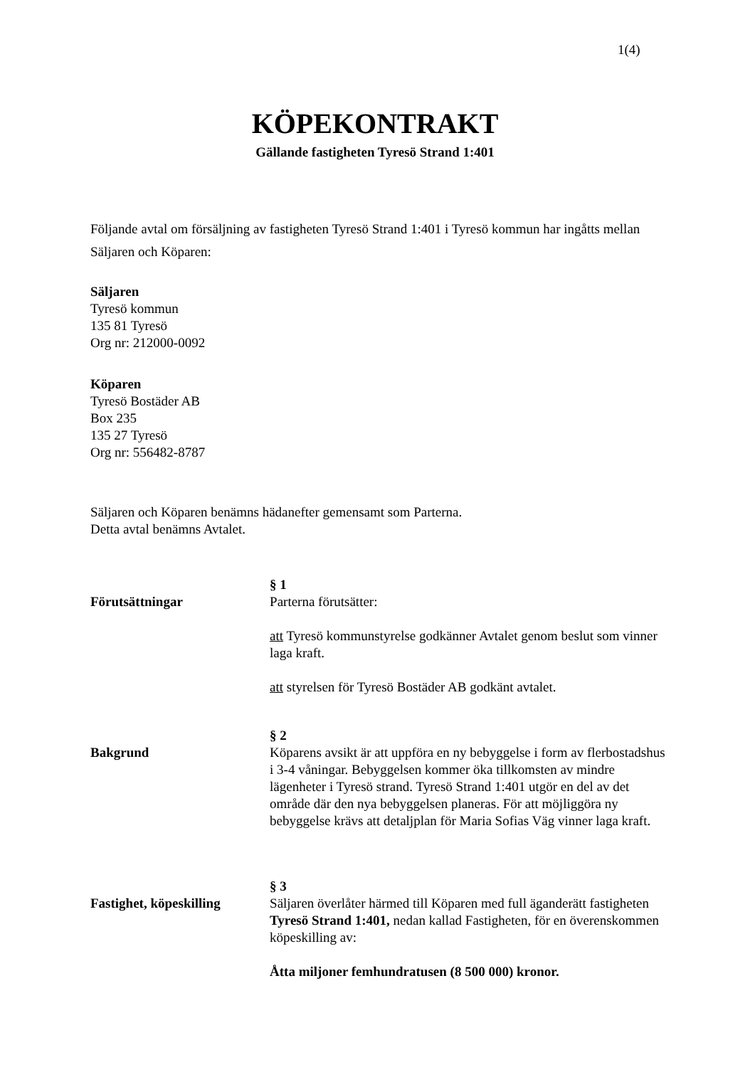1(4)
KÖPEKONTRAKT
Gällande fastigheten Tyresö Strand 1:401
Följande avtal om försäljning av fastigheten Tyresö Strand 1:401 i Tyresö kommun har ingåtts mellan Säljaren och Köparen:
Säljaren
Tyresö kommun
135 81 Tyresö
Org nr: 212000-0092
Köparen
Tyresö Bostäder AB
Box 235
135 27 Tyresö
Org nr: 556482-8787
Säljaren och Köparen benämns hädanefter gemensamt som Parterna.
Detta avtal benämns Avtalet.
Förutsättningar
§ 1
Parterna förutsätter:
att Tyresö kommunstyrelse godkänner Avtalet genom beslut som vinner laga kraft.
att styrelsen för Tyresö Bostäder AB godkänt avtalet.
Bakgrund
§ 2
Köparens avsikt är att uppföra en ny bebyggelse i form av flerbostadshus i 3-4 våningar. Bebyggelsen kommer öka tillkomsten av mindre lägenheter i Tyresö strand. Tyresö Strand 1:401 utgör en del av det område där den nya bebyggelsen planeras. För att möjliggöra ny bebyggelse krävs att detaljplan för Maria Sofias Väg vinner laga kraft.
Fastighet, köpeskilling
§ 3
Säljaren överlåter härmed till Köparen med full äganderätt fastigheten Tyresö Strand 1:401, nedan kallad Fastigheten, för en överenskommen köpeskilling av:
Åtta miljoner femhundratusen (8 500 000) kronor.